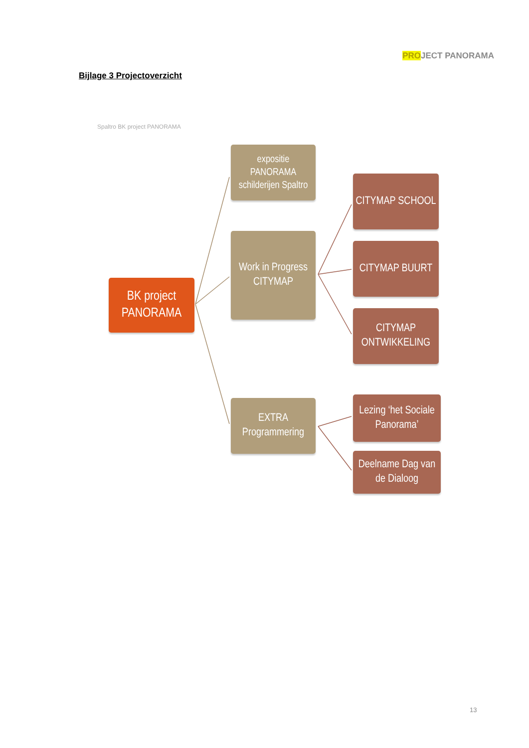PROJECT PANORAMA
Bijlage 3 Projectoverzicht
Spaltro BK project PANORAMA
expositie
PANORAMA
schilderijen Spaltro
Work in Progress
CITYMAP
EXTRA
Programmering
BK project
PANORAMA
CITYMAP SCHOOL
CITYMAP BUURT
CITYMAP
ONTWIKKELING
Lezing ‘het Sociale Panorama’
Deelname Dag van de Dialoog
13